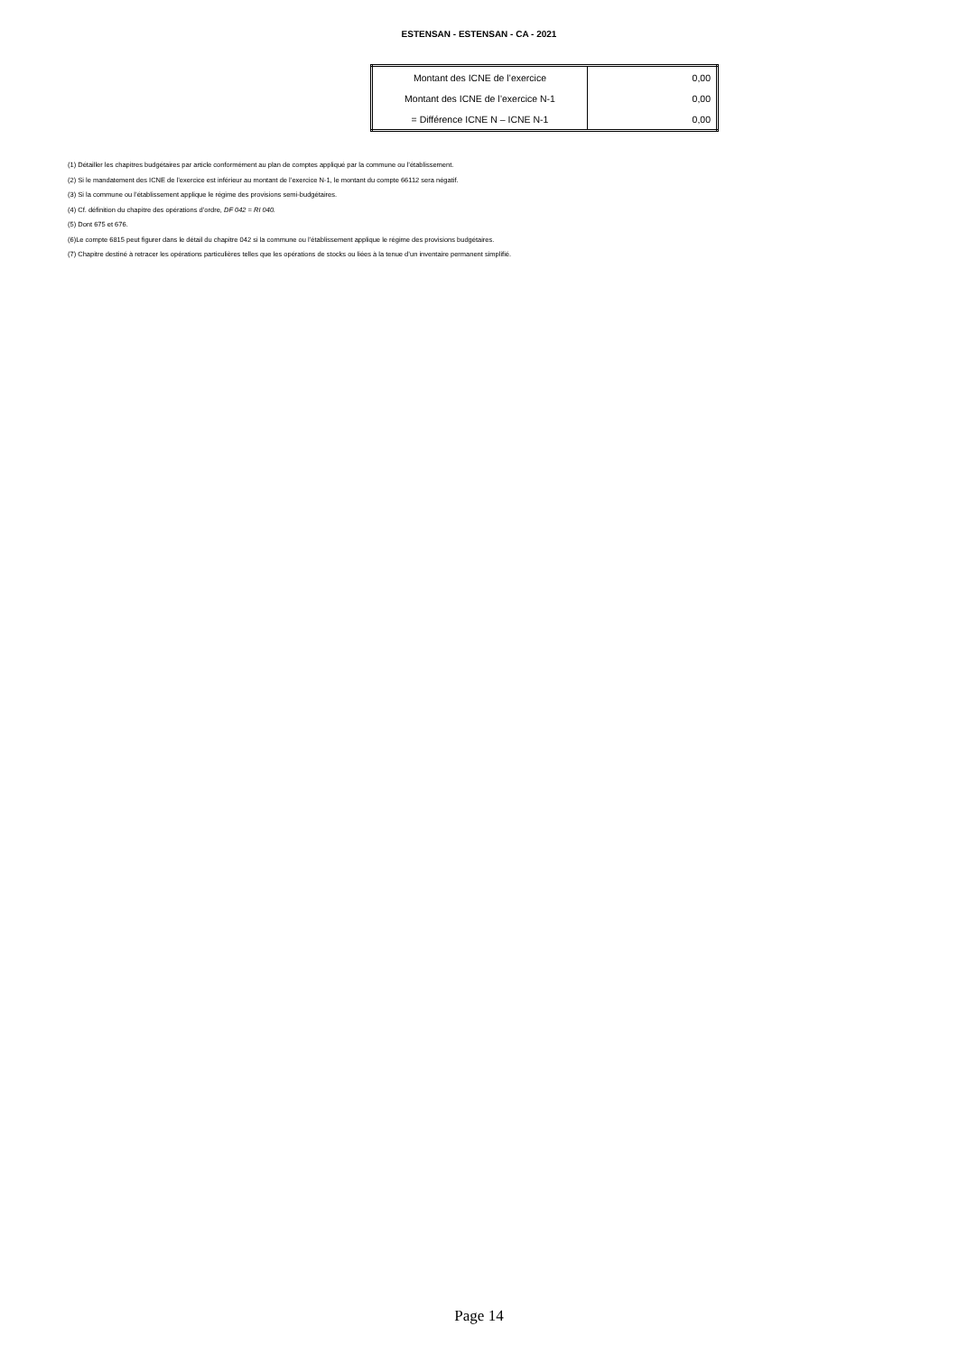ESTENSAN - ESTENSAN - CA - 2021
| Montant des ICNE de l’exercice | 0,00 |
| Montant des ICNE de l’exercice N-1 | 0,00 |
| = Différence ICNE N – ICNE N-1 | 0,00 |
(1) Détailler les chapitres budgétaires par article conformément au plan de comptes appliqué par la commune ou l’établissement.
(2) Si le mandatement des ICNE de l’exercice est inférieur au montant de l’exercice N-1, le montant du compte 66112 sera négatif.
(3) Si la commune ou l’établissement applique le régime des provisions semi-budgétaires.
(4) Cf. définition du chapitre des opérations d’ordre, DF 042 = RI 040.
(5) Dont 675 et 676.
(6)Le compte 6815 peut figurer dans le détail du chapitre 042 si la commune ou l’établissement applique le régime des provisions budgétaires.
(7) Chapitre destiné à retracer les opérations particulières telles que les opérations de stocks ou liées à la tenue d’un inventaire permanent simplifié.
Page 14